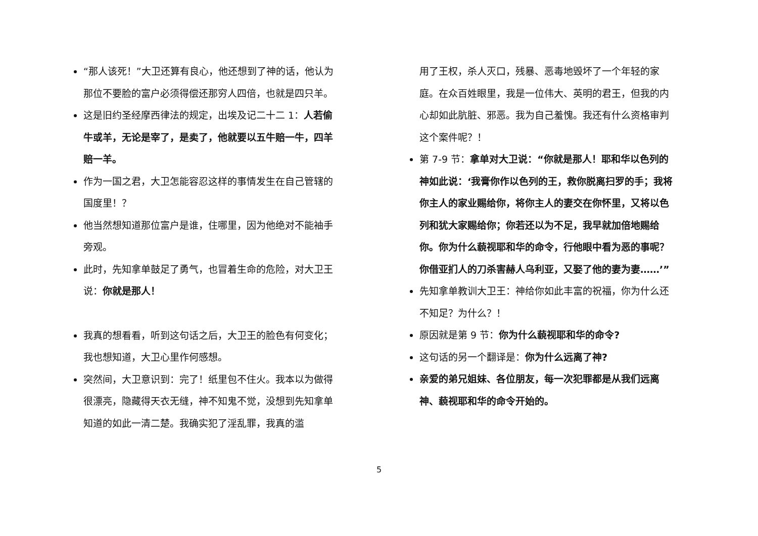“那人该死！”大卫还算有良心，他还想到了神的话，他认为那位不要脸的富户必须得偿还那穷人四倍，也就是四只羊。
这是旧约圣经摩西律法的规定，出埃及记二十二 1：人若偷牛或羊，无论是宰了，是卖了，他就要以五牛赔一牛，四羊赔一羊。
作为一国之君，大卫怎能容忍这样的事情发生在自己管辖的国度里！？
他当然想知道那位富户是谁，住哪里，因为他绝对不能袖手旁观。
此时，先知拿单鼓足了勇气，也冒着生命的危险，对大卫王说：你就是那人！
我真的想看看，听到这句话之后，大卫王的脸色有何变化；我也想知道，大卫心里作何感想。
突然间，大卫意识到：完了！纸里包不住火。我本以为做得很漂亮，隐藏得天衣无缝，神不知鬼不觉，没想到先知拿单知道的如此一清二楚。我确实犯了淫乱罪，我真的滥
用了王权，杀人灭口，残暴、恶毒地毁坏了一个年轻的家庭。在众百姓眼里，我是一位伟大、英明的君王，但我的内心却如此肮脏、邪恶。我为自己羞愧。我还有什么资格审判这个案件呢？！
第 7-9 节：拿单对大卫说：“你就是那人！耶和华以色列的神如此说：‘我膏你作以色列的王，救你脱离扫罗的手；我将你主人的家业赐给你，将你主人的妻交在你怀里，又将以色列和犹大家赐给你；你若还以为不足，我早就加倍地赐给你。你为什么藐视耶和华的命令，行他眼中看为恶的事呢？你借亚扪人的刀杀害赫人乌利亚，又娶了他的妻为妻……’”
先知拿单教训大卫王：神给你如此丰富的祝福，你为什么还不知足？为什么？！
原因就是第 9 节：你为什么藐视耶和华的命令?
这句话的另一个翻译是：你为什么远离了神?
亲爱的弟兄姐妹、各位朋友，每一次犯罪都是从我们远离神、藐视耶和华的命令开始的。
5